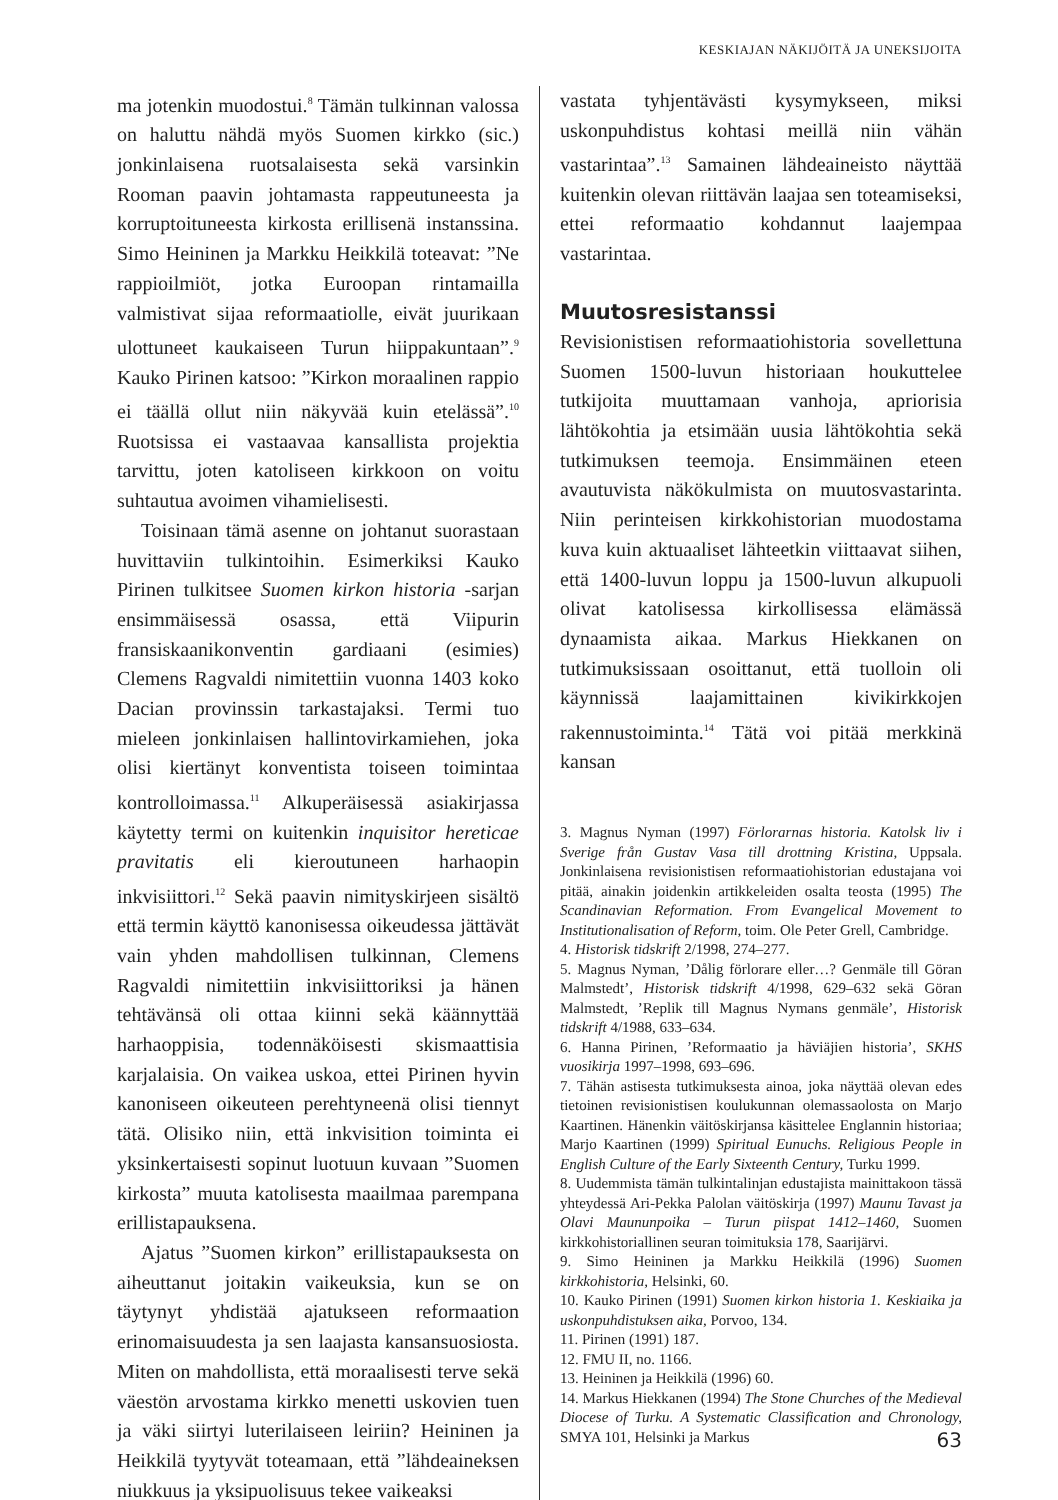KESKIAJAN NÄKIJÖITÄ JA UNEKSIJOITA
ma jotenkin muodostui.<sup>8</sup> Tämän tulkinnan valossa on haluttu nähdä myös Suomen kirkko (sic.) jonkinlaisena ruotsalaisesta sekä varsinkin Rooman paavin johtamasta rappeutuneesta ja korruptoituneesta kirkosta erillisenä instanssina. Simo Heininen ja Markku Heikkilä toteavat: ”Ne rappioilmiöt, jotka Euroopan rintamailla valmistivat sijaa reformaatiolle, eivät juurikaan ulottuneet kaukaiseen Turun hiippakuntaan”.<sup>9</sup> Kauko Pirinen katsoo: ”Kirkon moraalinen rappio ei täällä ollut niin näkyvää kuin etelässä”.<sup>10</sup> Ruotsissa ei vastaavaa kansallista projektia tarvittu, joten katoliseen kirkkoon on voitu suhtautua avoimen vihamielisesti.
Toisinaan tämä asenne on johtanut suorastaan huvittaviin tulkintoihin. Esimerkiksi Kauko Pirinen tulkitsee Suomen kirkon historia -sarjan ensimmäisessä osassa, että Viipurin fransiskaanikonventin gardiaani (esimies) Clemens Ragvaldi nimitettiin vuonna 1403 koko Dacian provinssin tarkastajaksi. Termi tuo mieleen jonkinlaisen hallintovirkamiehen, joka olisi kiertänyt konventista toiseen toimintaa kontrolloimassa.<sup>11</sup> Alkuperäisessä asiakirjassa käytetty termi on kuitenkin inquisitor hereticae pravitatis eli kieroutuneen harhaopin inkvisiittori.<sup>12</sup> Sekä paavin nimityskirjeen sisältö että termin käyttö kanonisessa oikeudessa jättävät vain yhden mahdollisen tulkinnan, Clemens Ragvaldi nimitettiin inkvisiittoriksi ja hänen tehtävänsä oli ottaa kiinni sekä käännyttää harhaoppisia, todennäköisesti skismaattisia karjalaisia. On vaikea uskoa, ettei Pirinen hyvin kanoniseen oikeuteen perehtyneenä olisi tiennyt tätä. Olisiko niin, että inkvisition toiminta ei yksinkertaisesti sopinut luotuun kuvaan ”Suomen kirkosta” muuta katolisesta maailmaa parempana erillistapauksena.
Ajatus ”Suomen kirkon” erillistapauksesta on aiheuttanut joitakin vaikeuksia, kun se on täytynyt yhdistää ajatukseen reformaation erinomaisuudesta ja sen laajasta kansansuosiosta. Miten on mahdollista, että moraalisesti terve sekä väestön arvostama kirkko menetti uskovien tuen ja väki siirtyi luterilaiseen leiriin? Heininen ja Heikkilä tyytyvät toteamaan, että ”lähdeaineksen niukkuus ja yksipuolisuus tekee vaikeaksi
vastata tyhjentävästi kysymykseen, miksi uskonpuhdistus kohtasi meillä niin vähän vastarintaa”.<sup>13</sup> Samainen lähdeaineisto näyttää kuitenkin olevan riittävän laajaa sen toteamiseksi, ettei reformaatio kohdannut laajempaa vastarintaa.
Muutosresistanssi
Revisionistisen reformaatiohistoria sovellettuna Suomen 1500-luvun historiaan houkuttelee tutkijoita muuttamaan vanhoja, apriorisia lähtökohtia ja etsimään uusia lähtökohtia sekä tutkimuksen teemoja. Ensimmäinen eteen avautuvista näkökulmista on muutosvastarinta. Niin perinteisen kirkkohistorian muodostama kuva kuin aktuaaliset lähteetkin viittaavat siihen, että 1400-luvun loppu ja 1500-luvun alkupuoli olivat katolisessa kirkollisessa elämässä dynaamista aikaa. Markus Hiekkanen on tutkimuksissaan osoittanut, että tuolloin oli käynnissä laajamittainen kivikirkkojen rakennustoiminta.<sup>14</sup> Tätä voi pitää merkkinä kansan
3. Magnus Nyman (1997) Förlorarnas historia. Katolsk liv i Sverige från Gustav Vasa till drottning Kristina, Uppsala. Jonkinlaisena revisionistisen reformaatiohistorian edustajana voi pitää, ainakin joidenkin artikkeleiden osalta teosta (1995) The Scandinavian Reformation. From Evangelical Movement to Institutionalisation of Reform, toim. Ole Peter Grell, Cambridge.
4. Historisk tidskrift 2/1998, 274–277.
5. Magnus Nyman, ’Dålig förlorare eller…? Genmäle till Göran Malmstedt’, Historisk tidskrift 4/1998, 629–632 sekä Göran Malmstedt, ’Replik till Magnus Nymans genmäle’, Historisk tidskrift 4/1988, 633–634.
6. Hanna Pirinen, ’Reformaatio ja häviäjien historia’, SKHS vuosikirja 1997–1998, 693–696.
7. Tähän astisesta tutkimuksesta ainoa, joka näyttää olevan edes tietoinen revisionistisen koulukunnan olemassaolosta on Marjo Kaartinen. Hänenkin väitöskirjansa käsittelee Englannin historiaa; Marjo Kaartinen (1999) Spiritual Eunuchs. Religious People in English Culture of the Early Sixteenth Century, Turku 1999.
8. Uudemmista tämän tulkintalinjan edustajista mainittakoon tässä yhteydessä Ari-Pekka Palolan väitöskirja (1997) Maunu Tavast ja Olavi Maununpoika – Turun piispat 1412–1460, Suomen kirkkohistoriallinen seuran toimituksia 178, Saarijärvi.
9. Simo Heininen ja Markku Heikkilä (1996) Suomen kirkkohistoria, Helsinki, 60.
10. Kauko Pirinen (1991) Suomen kirkon historia 1. Keskiaika ja uskonpuhdistuksen aika, Porvoo, 134.
11. Pirinen (1991) 187.
12. FMU II, no. 1166.
13. Heininen ja Heikkilä (1996) 60.
14. Markus Hiekkanen (1994) The Stone Churches of the Medieval Diocese of Turku. A Systematic Classification and Chronology, SMYA 101, Helsinki ja Markus
63